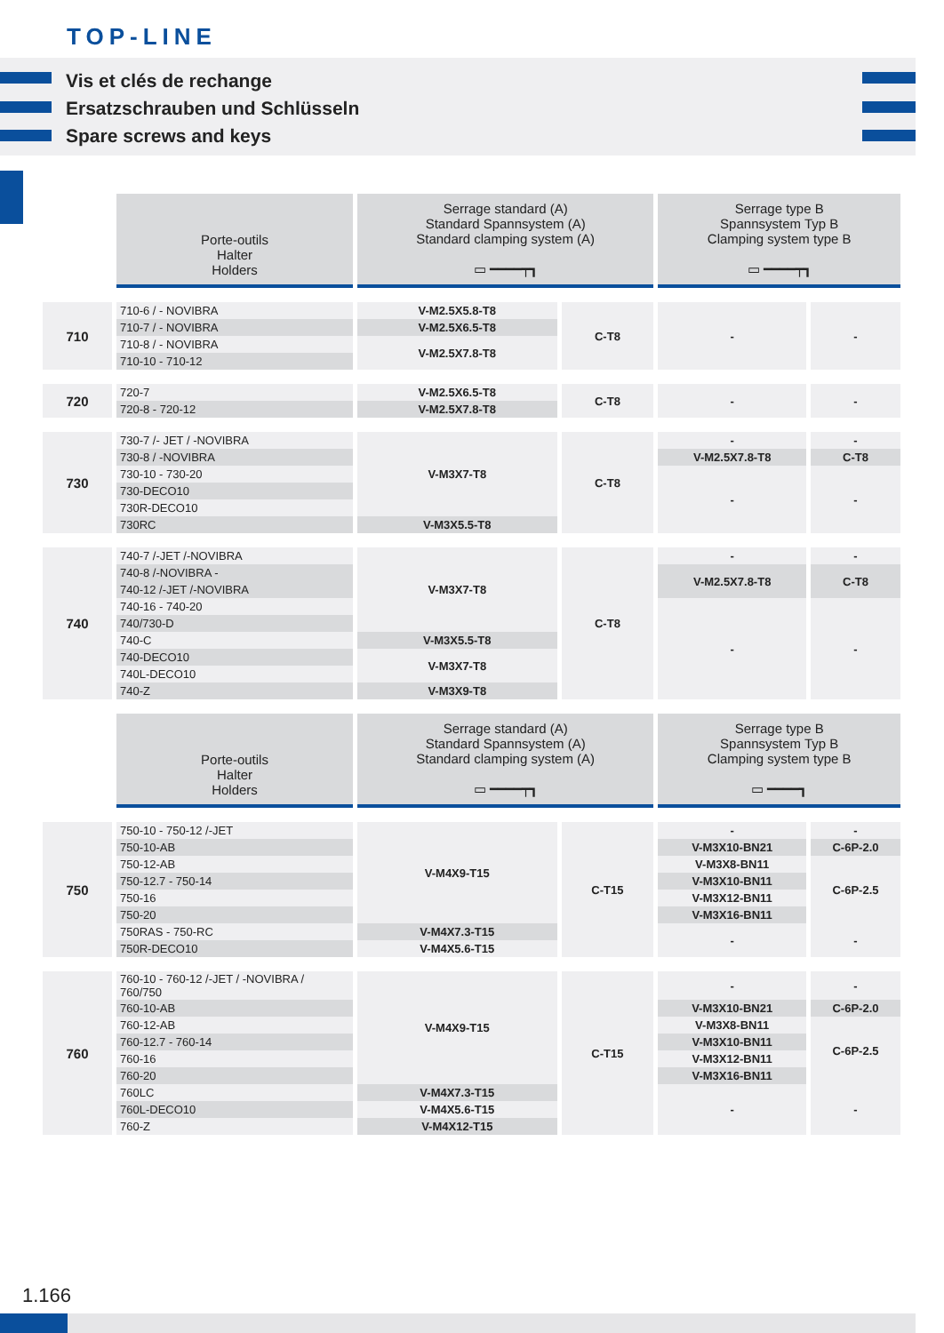TOP-LINE
Vis et clés de rechange
Ersatzschrauben und Schlüsseln
Spare screws and keys
| | Porte-outils Halter Holders | Serrage standard (A) Standard Spannsystem (A) Standard clamping system (A) ▭ ━━━━┯┓ | | Serrage type B Spannsystem Typ B Clamping system type B ▭ ━━━━┯┓ | |
| 710 | 710-6 / - NOVIBRA | V-M2.5X5.8-T8 | C-T8 | - | - |
| | 710-7 / - NOVIBRA | V-M2.5X6.5-T8 | | | |
| | 710-8 / - NOVIBRA | V-M2.5X7.8-T8 | | | |
| | 710-10 - 710-12 | | | | |
| 720 | 720-7 | V-M2.5X6.5-T8 | C-T8 | - | - |
| | 720-8 - 720-12 | V-M2.5X7.8-T8 | | | |
| 730 | 730-7 /- JET / -NOVIBRA | V-M3X7-T8 | C-T8 | - | - |
| | 730-8 / -NOVIBRA | | | V-M2.5X7.8-T8 | C-T8 |
| | 730-10 - 730-20 | | | - | - |
| | 730-DECO10 | | | | |
| | 730R-DECO10 | | | | |
| | 730RC | V-M3X5.5-T8 | | | |
| 740 | 740-7 /-JET /-NOVIBRA | V-M3X7-T8 | C-T8 | - | - |
| | 740-8 /-NOVIBRA - | | | V-M2.5X7.8-T8 | C-T8 |
| | 740-12 /-JET /-NOVIBRA | | | | |
| | 740-16 - 740-20 | | | - | - |
| | 740/730-D | | | | |
| | 740-C | V-M3X5.5-T8 | | | |
| | 740-DECO10 | V-M3X7-T8 | | | |
| | 740L-DECO10 | | | | |
| | 740-Z | V-M3X9-T8 | | | |
| | Porte-outils Halter Holders | Serrage standard (A) Standard Spannsystem (A) Standard clamping system (A) ▭ ━━━━┯┓ | | Serrage type B Spannsystem Typ B Clamping system type B ▭ ━━━━┓ | |
| 750 | 750-10 - 750-12 /-JET | V-M4X9-T15 | C-T15 | - | - |
| | 750-10-AB | | | V-M3X10-BN21 | C-6P-2.0 |
| | 750-12-AB | | | V-M3X8-BN11 | C-6P-2.5 |
| | 750-12.7 - 750-14 | | | V-M3X10-BN11 | |
| | 750-16 | | | V-M3X12-BN11 | |
| | 750-20 | | | V-M3X16-BN11 | |
| | 750RAS - 750-RC | V-M4X7.3-T15 | | - | - |
| | 750R-DECO10 | V-M4X5.6-T15 | | | |
| 760 | 760-10 - 760-12 /-JET / -NOVIBRA / 760/750 | V-M4X9-T15 | C-T15 | - | - |
| | 760-10-AB | | | V-M3X10-BN21 | C-6P-2.0 |
| | 760-12-AB | | | V-M3X8-BN11 | C-6P-2.5 |
| | 760-12.7 - 760-14 | | | V-M3X10-BN11 | |
| | 760-16 | | | V-M3X12-BN11 | |
| | 760-20 | | | V-M3X16-BN11 | |
| | 760LC | V-M4X7.3-T15 | | - | - |
| | 760L-DECO10 | V-M4X5.6-T15 | | | |
| | 760-Z | V-M4X12-T15 | | | |
1.166